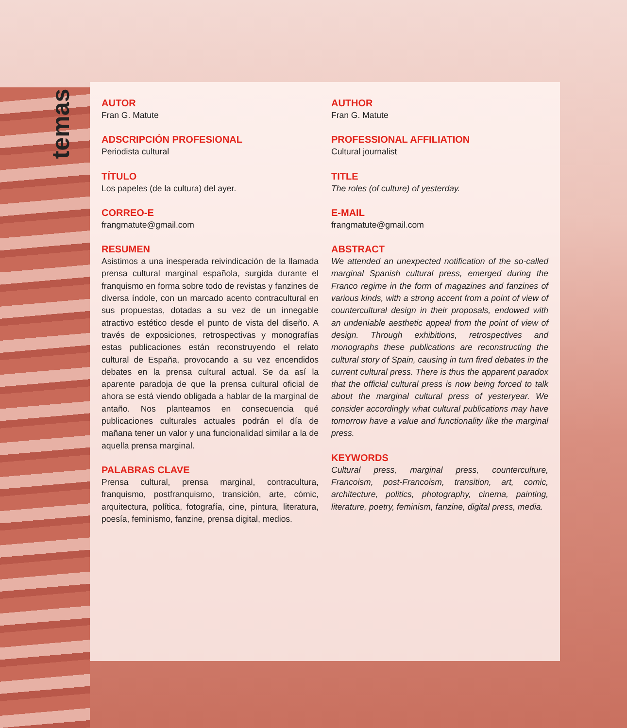temas
AUTOR
Fran G. Matute
ADSCRIPCIÓN PROFESIONAL
Periodista cultural
TÍTULO
Los papeles (de la cultura) del ayer.
CORREO-E
frangmatute@gmail.com
RESUMEN
Asistimos a una inesperada reivindicación de la llamada prensa cultural marginal española, surgida durante el franquismo en forma sobre todo de revistas y fanzines de diversa índole, con un marcado acento contracultural en sus propuestas, dotadas a su vez de un innegable atractivo estético desde el punto de vista del diseño. A través de exposiciones, retrospectivas y monografías estas publicaciones están reconstruyendo el relato cultural de España, provocando a su vez encendidos debates en la prensa cultural actual. Se da así la aparente paradoja de que la prensa cultural oficial de ahora se está viendo obligada a hablar de la marginal de antaño. Nos planteamos en consecuencia qué publicaciones culturales actuales podrán el día de mañana tener un valor y una funcionalidad similar a la de aquella prensa marginal.
PALABRAS CLAVE
Prensa cultural, prensa marginal, contracultura, franquismo, postfranquismo, transición, arte, cómic, arquitectura, política, fotografía, cine, pintura, literatura, poesía, feminismo, fanzine, prensa digital, medios.
AUTHOR
Fran G. Matute
PROFESSIONAL AFFILIATION
Cultural journalist
TITLE
The roles (of culture) of yesterday.
E-MAIL
frangmatute@gmail.com
ABSTRACT
We attended an unexpected notification of the so-called marginal Spanish cultural press, emerged during the Franco regime in the form of magazines and fanzines of various kinds, with a strong accent from a point of view of countercultural design in their proposals, endowed with an undeniable aesthetic appeal from the point of view of design. Through exhibitions, retrospectives and monographs these publications are reconstructing the cultural story of Spain, causing in turn fired debates in the current cultural press. There is thus the apparent paradox that the official cultural press is now being forced to talk about the marginal cultural press of yesteryear. We consider accordingly what cultural publications may have tomorrow have a value and functionality like the marginal press.
KEYWORDS
Cultural press, marginal press, counterculture, Francoism, post-Francoism, transition, art, comic, architecture, politics, photography, cinema, painting, literature, poetry, feminism, fanzine, digital press, media.